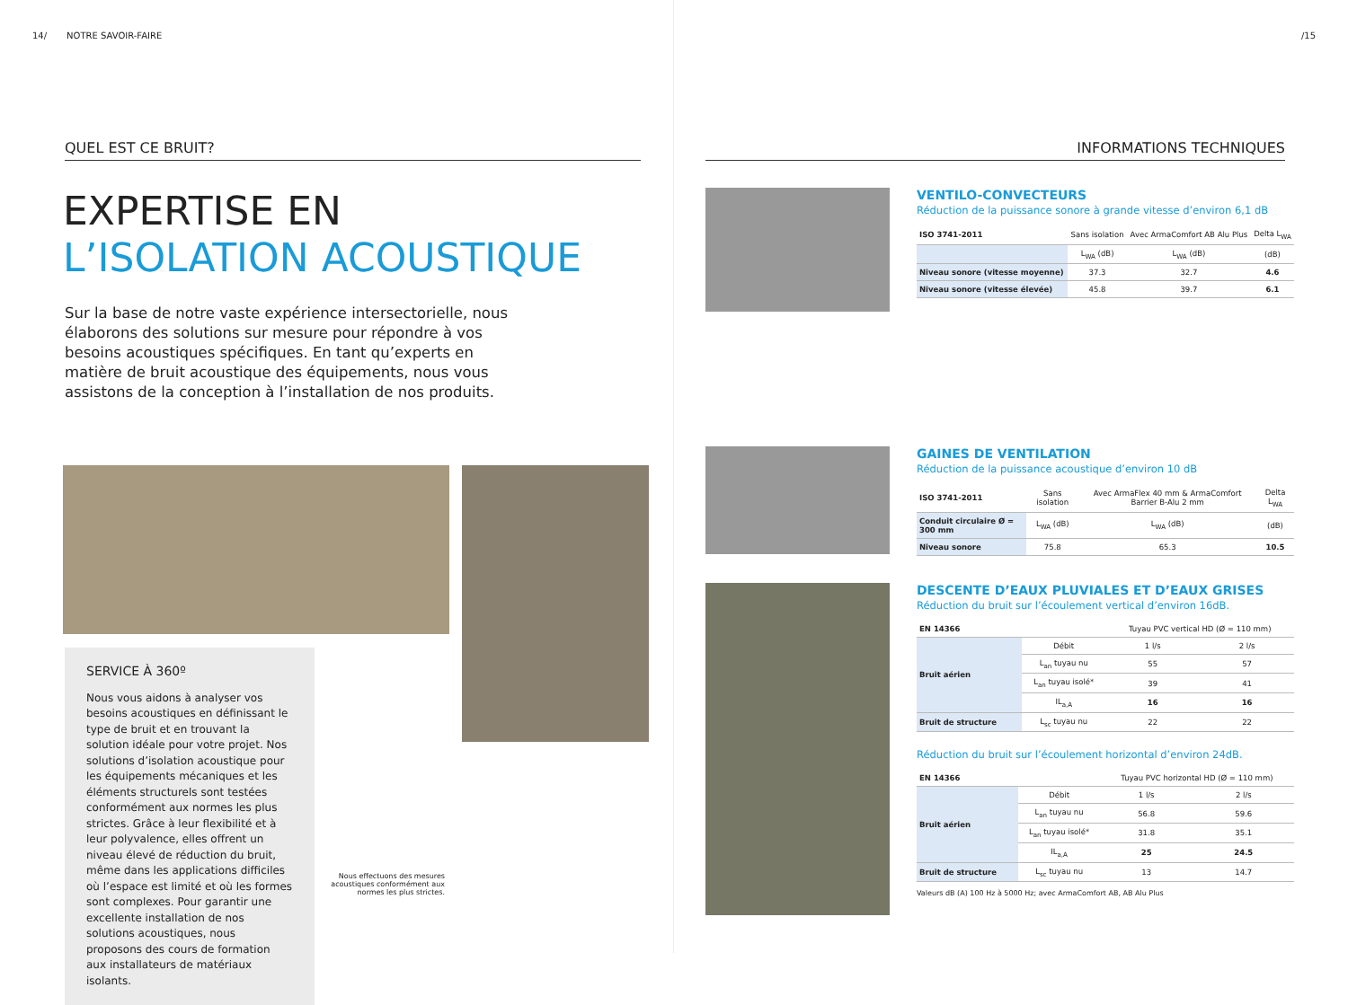14/ NOTRE SAVOIR-FAIRE
QUEL EST CE BRUIT?
EXPERTISE EN
L’ISOLATION ACOUSTIQUE
Sur la base de notre vaste expérience intersectorielle, nous élaborons des solutions sur mesure pour répondre à vos besoins acoustiques spécifiques. En tant qu’experts en matière de bruit acoustique des équipements, nous vous assistons de la conception à l’installation de nos produits.
SERVICE À 360º
Nous vous aidons à analyser vos besoins acoustiques en définissant le type de bruit et en trouvant la solution idéale pour votre projet. Nos solutions d’isolation acoustique pour les équipements mécaniques et les éléments structurels sont testées conformément aux normes les plus strictes. Grâce à leur flexibilité et à leur polyvalence, elles offrent un niveau élevé de réduction du bruit, même dans les applications difficiles où l’espace est limité et où les formes sont complexes. Pour garantir une excellente installation de nos solutions acoustiques, nous proposons des cours de formation aux installateurs de matériaux isolants.
Nous effectuons des mesures acoustiques conformément aux normes les plus strictes.
/15
INFORMATIONS TECHNIQUES
VENTILO-CONVECTEURS
Réduction de la puissance sonore à grande vitesse d’environ 6,1 dB
| ISO 3741-2011 | Sans isolation | Avec ArmaComfort AB Alu Plus | Delta L<sub>WA</sub> |
| | L<sub>WA</sub> (dB) | L<sub>WA</sub> (dB) | (dB) |
| Niveau sonore (vitesse moyenne) | 37.3 | 32.7 | 4.6 |
| Niveau sonore (vitesse élevée) | 45.8 | 39.7 | 6.1 |
GAINES DE VENTILATION
Réduction de la puissance acoustique d’environ 10 dB
| ISO 3741-2011 | Sans isolation | Avec ArmaFlex 40 mm & ArmaComfort Barrier B-Alu 2 mm | Delta L<sub>WA</sub> |
| Conduit circulaire Ø = 300 mm | L<sub>WA</sub> (dB) | L<sub>WA</sub> (dB) | (dB) |
| Niveau sonore | 75.8 | 65.3 | 10.5 |
DESCENTE D’EAUX PLUVIALES ET D’EAUX GRISES
Réduction du bruit sur l’écoulement vertical d’environ 16dB.
| EN 14366 | | Tuyau PVC vertical HD (Ø = 110 mm) | |
| Bruit aérien | Débit | 1 l/s | 2 l/s |
| | L<sub>an</sub> tuyau nu | 55 | 57 |
| | L<sub>an</sub> tuyau isolé* | 39 | 41 |
| | IL<sub>a,A</sub> | 16 | 16 |
| Bruit de structure | L<sub>sc</sub> tuyau nu | 22 | 22 |
Réduction du bruit sur l’écoulement horizontal d’environ 24dB.
| EN 14366 | | Tuyau PVC horizontal HD (Ø = 110 mm) | |
| Bruit aérien | Débit | 1 l/s | 2 l/s |
| | L<sub>an</sub> tuyau nu | 56.8 | 59.6 |
| | L<sub>an</sub> tuyau isolé* | 31.8 | 35.1 |
| | IL<sub>a,A</sub> | 25 | 24.5 |
| Bruit de structure | L<sub>sc</sub> tuyau nu | 13 | 14.7 |
Valeurs dB (A) 100 Hz à 5000 Hz; avec ArmaComfort AB, AB Alu Plus